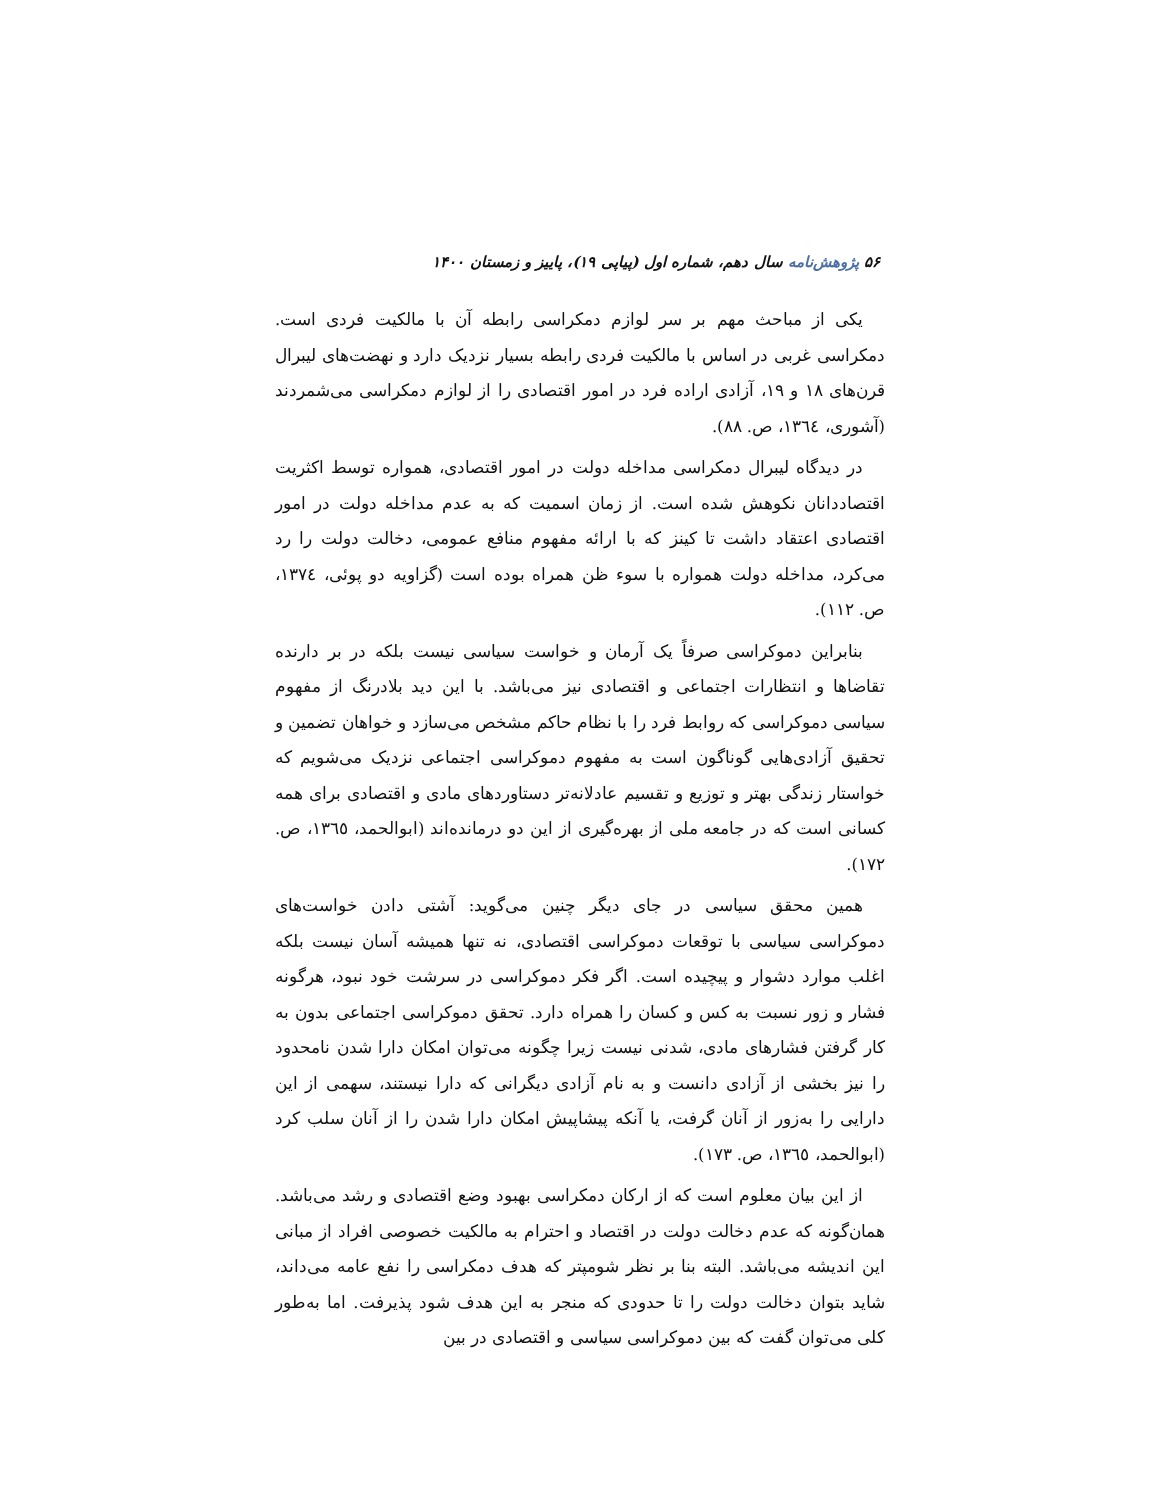۵۶ پژوهش‌نامه سال دهم، شماره اول (پیاپی ۱۹)، پاییز و زمستان ۱۴۰۰
یکی از مباحث مهم بر سر لوازم دمکراسی رابطه آن با مالکیت فردی است. دمکراسی غربی در اساس با مالکیت فردی رابطه بسیار نزدیک دارد و نهضت‌های لیبرال قرن‌های ۱۸ و ۱۹، آزادی اراده فرد در امور اقتصادی را از لوازم دمکراسی می‌شمردند (آشوری، ۱۳٦٤، ص. ۸۸).
در دیدگاه لیبرال دمکراسی مداخله دولت در امور اقتصادی، همواره توسط اکثریت اقتصاددانان نکوهش شده است. از زمان اسمیت که به عدم مداخله دولت در امور اقتصادی اعتقاد داشت تا کینز که با ارائه مفهوم منافع عمومی، دخالت دولت را رد می‌کرد، مداخله دولت همواره با سوء ظن همراه بوده است (گزاویه دو پوئی، ۱۳۷٤، ص. ۱۱۲).
بنابراین دموکراسی صرفاً یک آرمان و خواست سیاسی نیست بلکه در بر دارنده تقاضاها و انتظارات اجتماعی و اقتصادی نیز می‌باشد. با این دید بلادرنگ از مفهوم سیاسی دموکراسی که روابط فرد را با نظام حاکم مشخص می‌سازد و خواهان تضمین و تحقیق آزادی‌هایی گوناگون است به مفهوم دموکراسی اجتماعی نزدیک می‌شویم که خواستار زندگی بهتر و توزیع و تقسیم عادلانه‌تر دستاوردهای مادی و اقتصادی برای همه کسانی است که در جامعه ملی از بهره‌گیری از این دو درمانده‌اند (ابوالحمد، ۱۳٦٥، ص. ۱۷۲).
همین محقق سیاسی در جای دیگر چنین می‌گوید: آشتی دادن خواست‌های دموکراسی سیاسی با توقعات دموکراسی اقتصادی، نه تنها همیشه آسان نیست بلکه اغلب موارد دشوار و پیچیده است. اگر فکر دموکراسی در سرشت خود نبود، هرگونه فشار و زور نسبت به کس و کسان را همراه دارد. تحقق دموکراسی اجتماعی بدون به کار گرفتن فشارهای مادی، شدنی نیست زیرا چگونه می‌توان امکان دارا شدن نامحدود را نیز بخشی از آزادی دانست و به نام آزادی دیگرانی که دارا نیستند، سهمی از این دارایی را به‌زور از آنان گرفت، یا آنکه پیشاپیش امکان دارا شدن را از آنان سلب کرد (ابوالحمد، ۱۳٦٥، ص. ۱۷۳).
از این بیان معلوم است که از ارکان دمکراسی بهبود وضع اقتصادی و رشد می‌باشد. همان‌گونه که عدم دخالت دولت در اقتصاد و احترام به مالکیت خصوصی افراد از مبانی این اندیشه می‌باشد. البته بنا بر نظر شومپتر که هدف دمکراسی را نفع عامه می‌داند، شاید بتوان دخالت دولت را تا حدودی که منجر به این هدف شود پذیرفت. اما به‌طور کلی می‌توان گفت که بین دموکراسی سیاسی و اقتصادی در بین